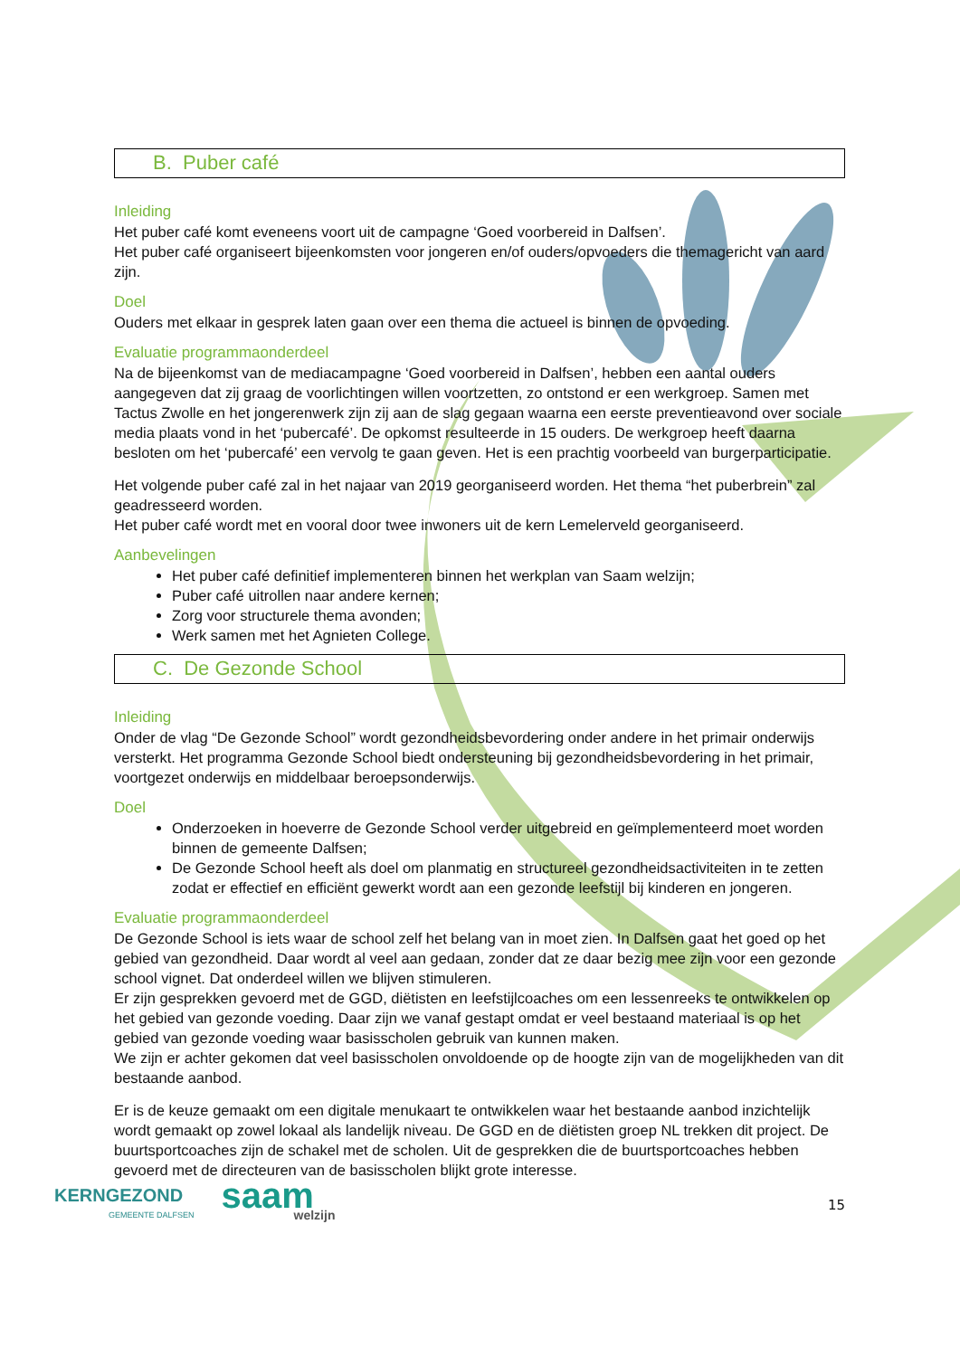B. Puber café
Inleiding
Het puber café komt eveneens voort uit de campagne ‘Goed voorbereid in Dalfsen’.
Het puber café organiseert bijeenkomsten voor jongeren en/of ouders/opvoeders die themagericht van aard zijn.
Doel
Ouders met elkaar in gesprek laten gaan over een thema die actueel is binnen de opvoeding.
Evaluatie programmaonderdeel
Na de bijeenkomst van de mediacampagne ‘Goed voorbereid in Dalfsen’, hebben een aantal ouders aangegeven dat zij graag de voorlichtingen willen voortzetten, zo ontstond er een werkgroep. Samen met Tactus Zwolle en het jongerenwerk zijn zij aan de slag gegaan waarna een eerste preventieavond over sociale media plaats vond in het ‘pubercafé’. De opkomst resulteerde in 15 ouders. De werkgroep heeft daarna besloten om het ‘pubercafé’ een vervolg te gaan geven. Het is een prachtig voorbeeld van burgerparticipatie.
Het volgende puber café zal in het najaar van 2019 georganiseerd worden. Het thema “het puberbrein” zal geadresseerd worden.
Het puber café wordt met en vooral door twee inwoners uit de kern Lemelerveld georganiseerd.
Aanbevelingen
Het puber café definitief implementeren binnen het werkplan van Saam welzijn;
Puber café uitrollen naar andere kernen;
Zorg voor structurele thema avonden;
Werk samen met het Agnieten College.
C. De Gezonde School
Inleiding
Onder de vlag “De Gezonde School” wordt gezondheidsbevordering onder andere in het primair onderwijs versterkt. Het programma Gezonde School biedt ondersteuning bij gezondheidsbevordering in het primair, voortgezet onderwijs en middelbaar beroepsonderwijs.
Doel
Onderzoeken in hoeverre de Gezonde School verder uitgebreid en geïmplementeerd moet worden binnen de gemeente Dalfsen;
De Gezonde School heeft als doel om planmatig en structureel gezondheidsactiviteiten in te zetten zodat er effectief en efficiënt gewerkt wordt aan een gezonde leefstijl bij kinderen en jongeren.
Evaluatie programmaonderdeel
De Gezonde School is iets waar de school zelf het belang van in moet zien. In Dalfsen gaat het goed op het gebied van gezondheid. Daar wordt al veel aan gedaan, zonder dat ze daar bezig mee zijn voor een gezonde school vignet. Dat onderdeel willen we blijven stimuleren.
Er zijn gesprekken gevoerd met de GGD, diëtisten en leefstijlcoaches om een lessenreeks te ontwikkelen op het gebied van gezonde voeding. Daar zijn we vanaf gestapt omdat er veel bestaand materiaal is op het gebied van gezonde voeding waar basisscholen gebruik van kunnen maken.
We zijn er achter gekomen dat veel basisscholen onvoldoende op de hoogte zijn van de mogelijkheden van dit bestaande aanbod.
Er is de keuze gemaakt om een digitale menukaart te ontwikkelen waar het bestaande aanbod inzichtelijk wordt gemaakt op zowel lokaal als landelijk niveau. De GGD en de diëtisten groep NL trekken dit project. De buurtsportcoaches zijn de schakel met de scholen. Uit de gesprekken die de buurtsportcoaches hebben gevoerd met de directeuren van de basisscholen blijkt grote interesse.
KERNGEZOND
GEMEENTE DALFSEN
saam
welzijn
15